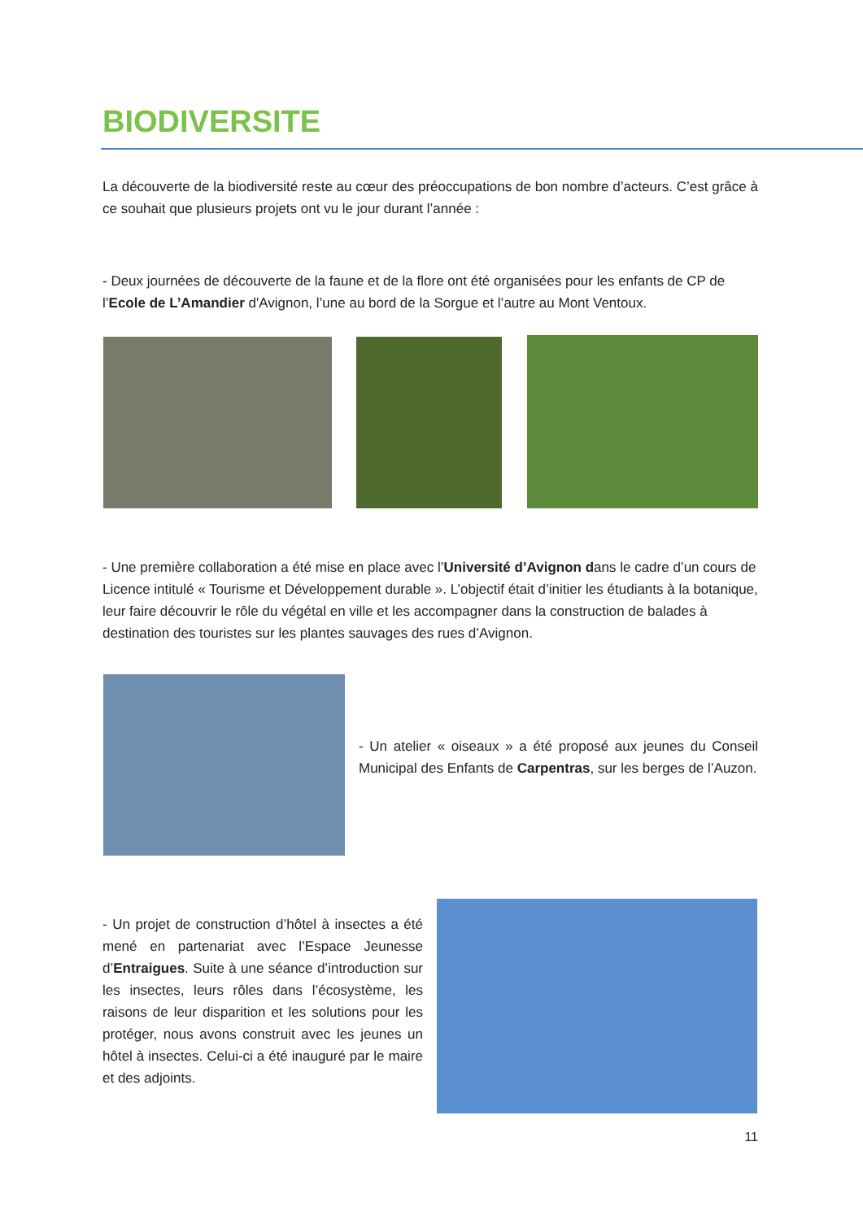BIODIVERSITE
La découverte de la biodiversité reste au cœur des préoccupations de bon nombre d’acteurs. C’est grâce à ce souhait que plusieurs projets ont vu le jour durant l’année :
- Deux journées de découverte de la faune et de la flore ont été organisées pour les enfants de CP de l’Ecole de L’Amandier d'Avignon, l’une au bord de la Sorgue et l’autre au Mont Ventoux.
- Une première collaboration a été mise en place avec l’Université d’Avignon dans le cadre d’un cours de Licence intitulé « Tourisme et Développement durable ». L’objectif était d’initier les étudiants à la botanique, leur faire découvrir le rôle du végétal en ville et les accompagner dans la construction de balades à destination des touristes sur les plantes sauvages des rues d’Avignon.
- Un atelier « oiseaux » a été proposé aux jeunes du Conseil Municipal des Enfants de Carpentras, sur les berges de l’Auzon.
- Un projet de construction d’hôtel à insectes a été mené en partenariat avec l’Espace Jeunesse d’Entraigues. Suite à une séance d’introduction sur les insectes, leurs rôles dans l’écosystème, les raisons de leur disparition et les solutions pour les protéger, nous avons construit avec les jeunes un hôtel à insectes. Celui-ci a été inauguré par le maire et des adjoints.
11